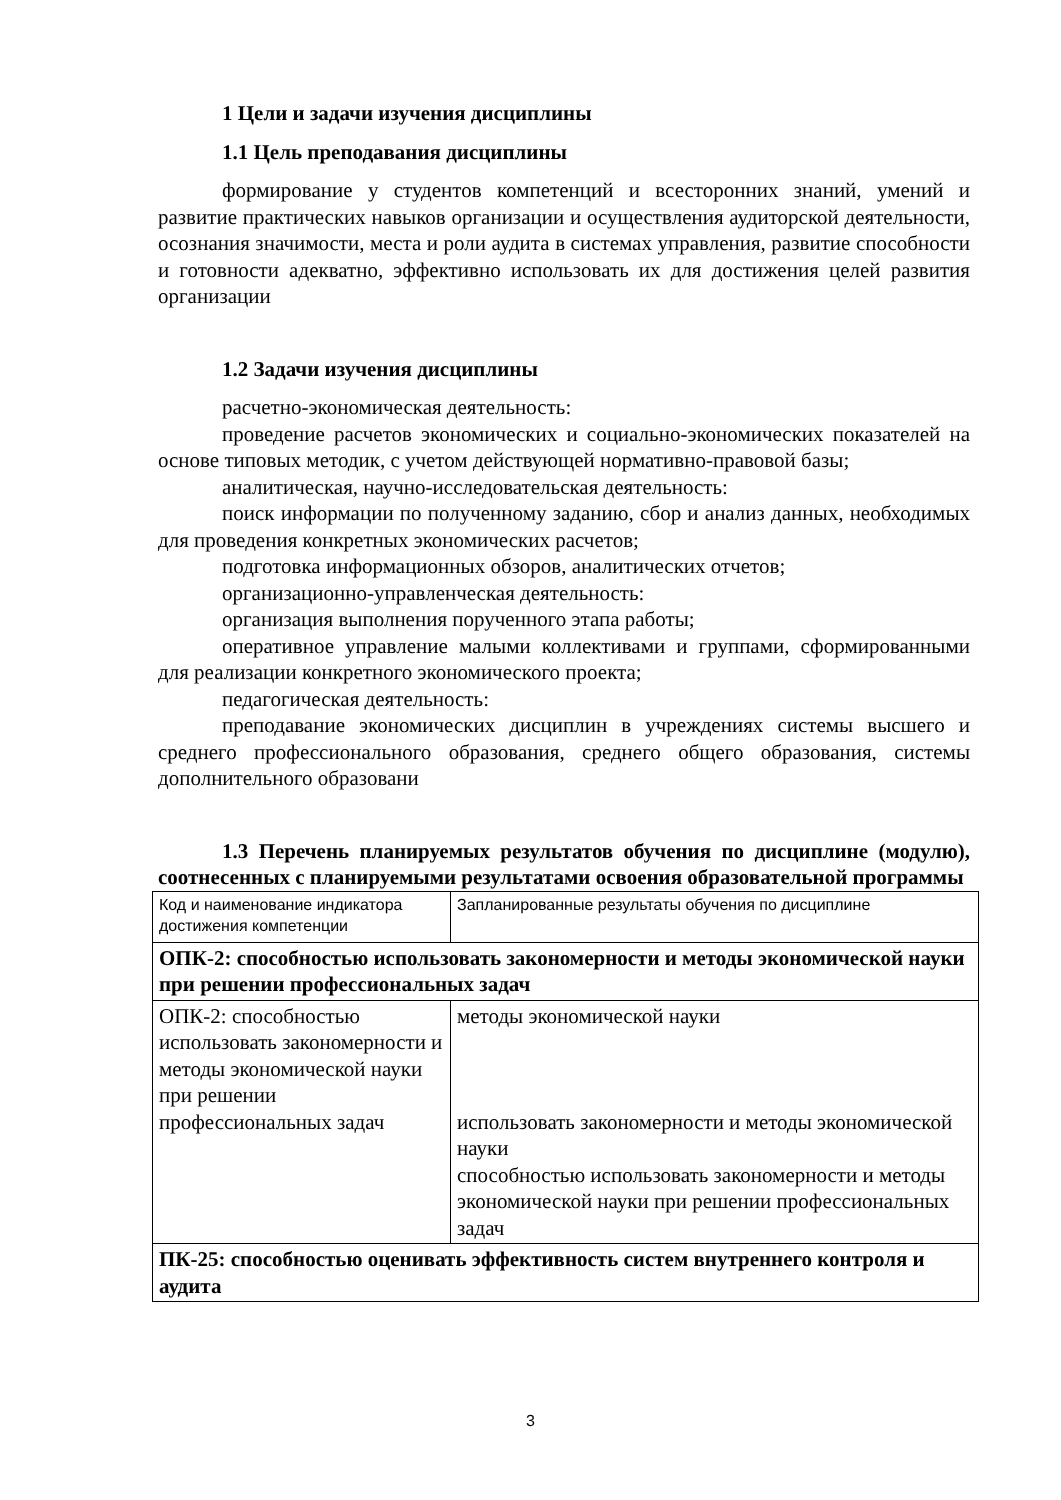1 Цели и задачи изучения дисциплины
1.1 Цель преподавания дисциплины
формирование у студентов компетенций и всесторонних знаний, умений и развитие практических навыков организации и осуществления аудиторской деятельности, осознания значимости, места и роли аудита в системах управления, развитие способности и готовности адекватно, эффективно использовать их для достижения целей развития организации
1.2 Задачи изучения дисциплины
расчетно-экономическая деятельность:
проведение расчетов экономических и социально-экономических показателей на основе типовых методик, с учетом действующей нормативно-правовой базы;
аналитическая, научно-исследовательская деятельность:
поиск информации по полученному заданию, сбор и анализ данных, необходимых для проведения конкретных экономических расчетов;
подготовка информационных обзоров, аналитических отчетов;
организационно-управленческая деятельность:
организация выполнения порученного этапа работы;
оперативное управление малыми коллективами и группами, сформированными для реализации конкретного экономического проекта;
педагогическая деятельность:
преподавание экономических дисциплин в учреждениях системы высшего и среднего профессионального образования, среднего общего образования, системы дополнительного образовани
1.3 Перечень планируемых результатов обучения по дисциплине (модулю), соотнесенных с планируемыми результатами освоения образовательной программы
| Код и наименование индикатора достижения компетенции | Запланированные результаты обучения по дисциплине |
| ОПК-2: способностью использовать закономерности и методы экономической науки при решении профессиональных задач | |
| ОПК-2: способностью использовать закономерности и методы экономической науки при решении профессиональных задач | методы экономической науки использовать закономерности и методы экономической науки способностью использовать закономерности и методы экономической науки при решении профессиональных задач |
| ПК-25: способностью оценивать эффективность систем внутреннего контроля и аудита | |
3